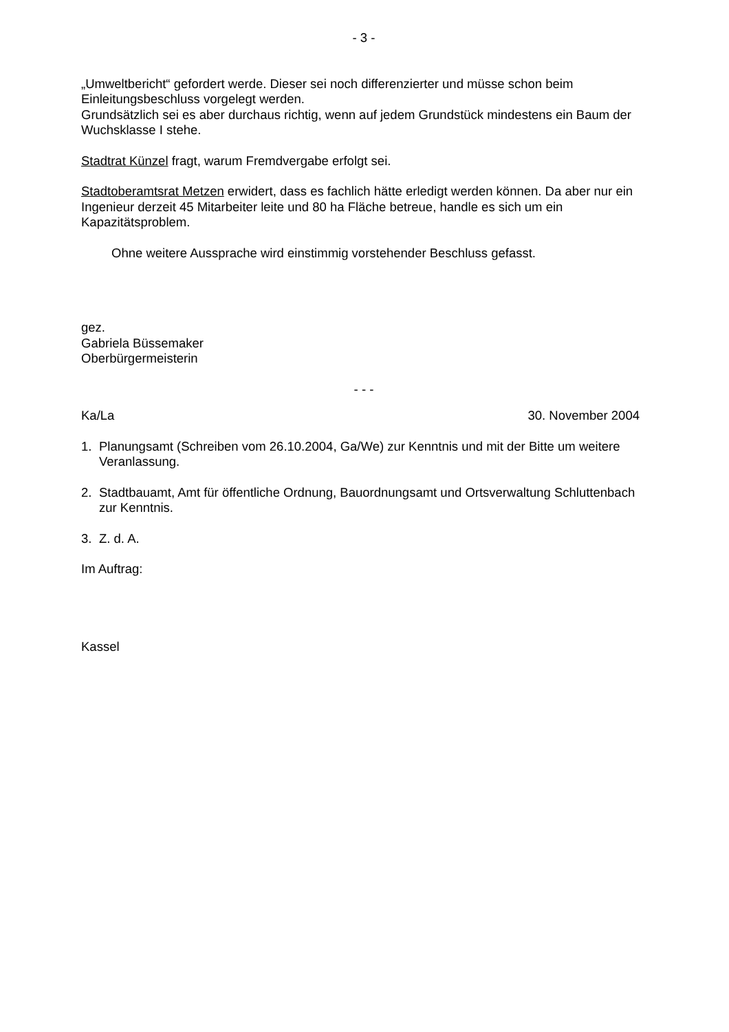- 3 -
„Umweltbericht“ gefordert werde. Dieser sei noch differenzierter und müsse schon beim Einleitungsbeschluss vorgelegt werden.
Grundsätzlich sei es aber durchaus richtig, wenn auf jedem Grundstück mindestens ein Baum der Wuchsklasse I stehe.
Stadtrat Künzel fragt, warum Fremdvergabe erfolgt sei.
Stadtoberamtsrat Metzen erwidert, dass es fachlich hätte erledigt werden können. Da aber nur ein Ingenieur derzeit 45 Mitarbeiter leite und 80 ha Fläche betreue, handle es sich um ein Kapazitätsproblem.
Ohne weitere Aussprache wird einstimmig vorstehender Beschluss gefasst.
gez.
Gabriela Büssemaker
Oberbürgermeisterin
- - -
Ka/La 30. November 2004
1. Planungsamt (Schreiben vom 26.10.2004, Ga/We) zur Kenntnis und mit der Bitte um weitere Veranlassung.
2. Stadtbauamt, Amt für öffentliche Ordnung, Bauordnungsamt und Ortsverwaltung Schluttenbach zur Kenntnis.
3. Z. d. A.
Im Auftrag:
Kassel